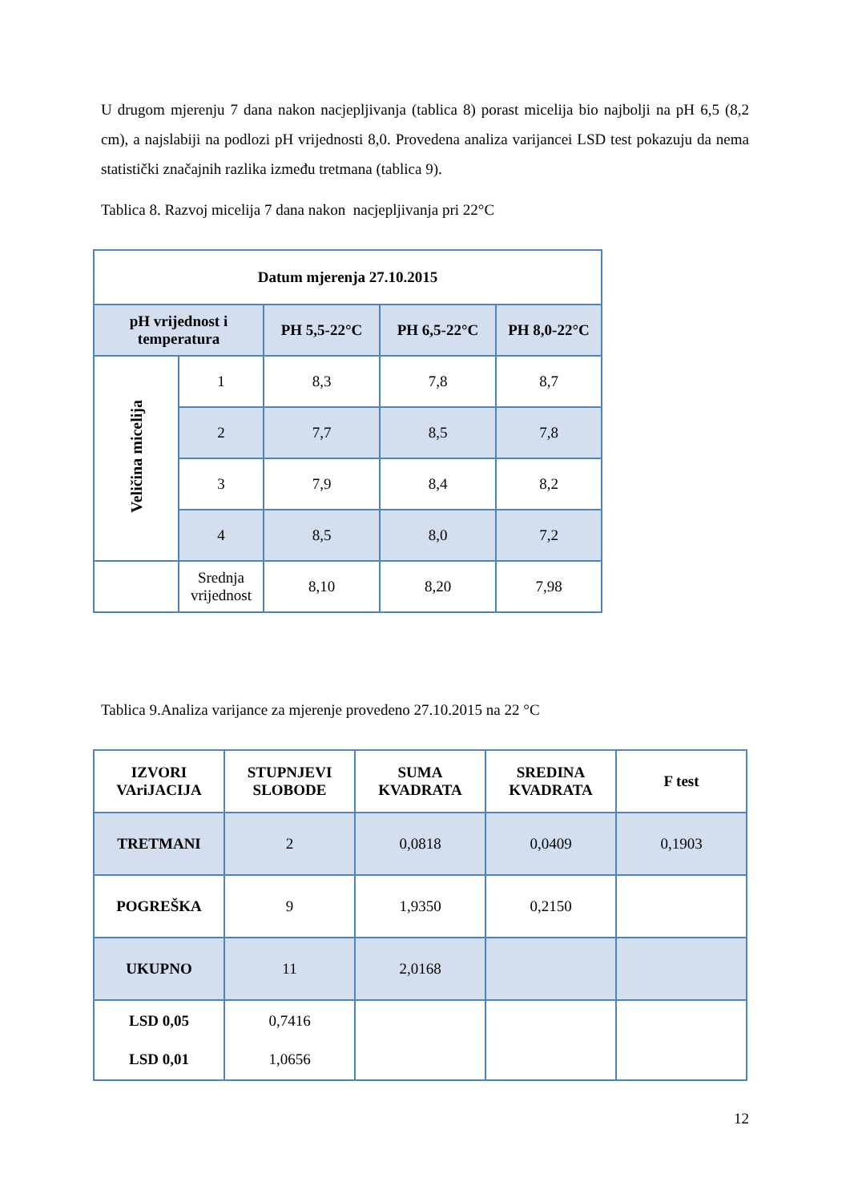U drugom mjerenju 7 dana nakon nacjepljivanja (tablica 8) porast micelija bio najbolji na pH 6,5 (8,2 cm), a najslabiji na podlozi pH vrijednosti 8,0. Provedena analiza varijancei LSD test pokazuju da nema statistički značajnih razlika između tretmana (tablica 9).
Tablica 8. Razvoj micelija 7 dana nakon nacjepljivanja pri 22°C
| Datum mjerenja 27.10.2015 | | | | |
| --- | --- | --- | --- | --- |
| pH vrijednost i temperatura | | PH 5,5-22°C | PH 6,5-22°C | PH 8,0-22°C |
| Veličina micelija | 1 | 8,3 | 7,8 | 8,7 |
| | 2 | 7,7 | 8,5 | 7,8 |
| | 3 | 7,9 | 8,4 | 8,2 |
| | 4 | 8,5 | 8,0 | 7,2 |
| | Srednja vrijednost | 8,10 | 8,20 | 7,98 |
Tablica 9.Analiza varijance za mjerenje provedeno 27.10.2015 na 22 °C
| IZVORI VAriJACIJA | STUPNJEVI SLOBODE | SUMA KVADRATA | SREDINA KVADRATA | F test |
| --- | --- | --- | --- | --- |
| TRETMANI | 2 | 0,0818 | 0,0409 | 0,1903 |
| POGREŠKA | 9 | 1,9350 | 0,2150 | |
| UKUPNO | 11 | 2,0168 | | |
| LSD 0,05 LSD 0,01 | 0,7416 1,0656 | | | |
12